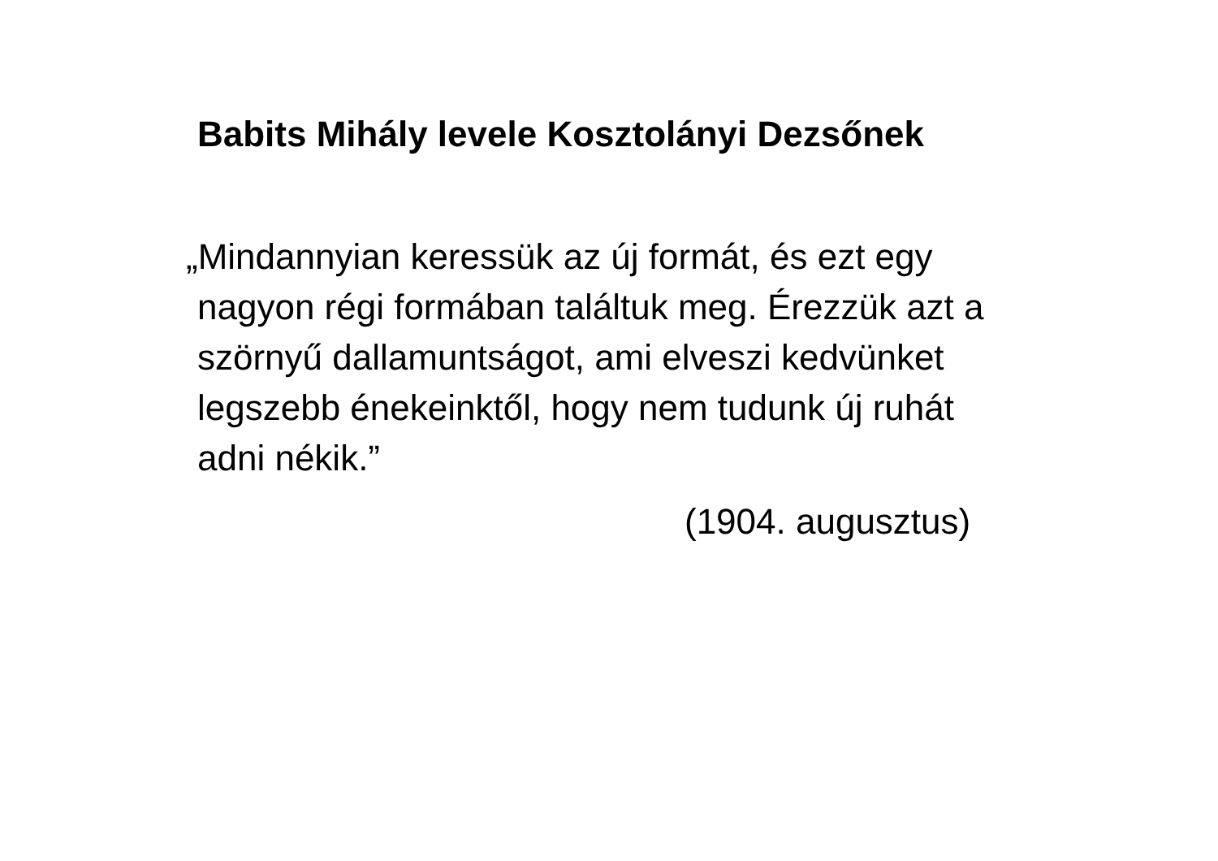Babits Mihály levele Kosztolányi Dezsőnek
„Mindannyian keressük az új formát, és ezt egy
nagyon régi formában találtuk meg. Érezzük azt a
szörnyű dallamuntságot, ami elveszi kedvünket
legszebb énekeinktől, hogy nem tudunk új ruhát
adni nékik.”
(1904. augusztus)